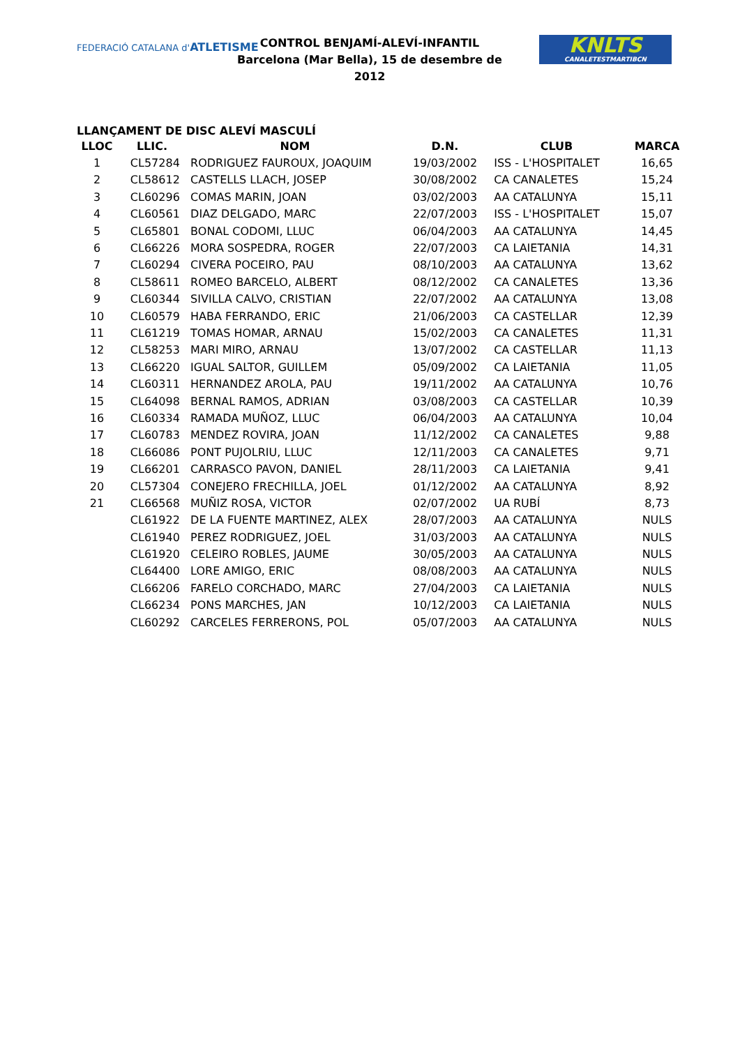FEDERACIÓ CATALANA d'ATLETISME
CONTROL BENJAMÍ-ALEVÍ-INFANTIL
Barcelona (Mar Bella), 15 de desembre de 2012
KNLTS
CANALETESTMARTIBCN
LLANÇAMENT DE DISC ALEVÍ MASCULÍ
| LLOC | LLIC. | NOM | D.N. | CLUB | MARCA |
| --- | --- | --- | --- | --- | --- |
| 1 | CL57284 | RODRIGUEZ FAUROUX, JOAQUIM | 19/03/2002 | ISS - L'HOSPITALET | 16,65 |
| 2 | CL58612 | CASTELLS LLACH, JOSEP | 30/08/2002 | CA CANALETES | 15,24 |
| 3 | CL60296 | COMAS MARIN, JOAN | 03/02/2003 | AA CATALUNYA | 15,11 |
| 4 | CL60561 | DIAZ DELGADO, MARC | 22/07/2003 | ISS - L'HOSPITALET | 15,07 |
| 5 | CL65801 | BONAL CODOMI, LLUC | 06/04/2003 | AA CATALUNYA | 14,45 |
| 6 | CL66226 | MORA SOSPEDRA, ROGER | 22/07/2003 | CA LAIETANIA | 14,31 |
| 7 | CL60294 | CIVERA POCEIRO, PAU | 08/10/2003 | AA CATALUNYA | 13,62 |
| 8 | CL58611 | ROMEO BARCELO, ALBERT | 08/12/2002 | CA CANALETES | 13,36 |
| 9 | CL60344 | SIVILLA CALVO, CRISTIAN | 22/07/2002 | AA CATALUNYA | 13,08 |
| 10 | CL60579 | HABA FERRANDO, ERIC | 21/06/2003 | CA CASTELLAR | 12,39 |
| 11 | CL61219 | TOMAS HOMAR, ARNAU | 15/02/2003 | CA CANALETES | 11,31 |
| 12 | CL58253 | MARI MIRO, ARNAU | 13/07/2002 | CA CASTELLAR | 11,13 |
| 13 | CL66220 | IGUAL SALTOR, GUILLEM | 05/09/2002 | CA LAIETANIA | 11,05 |
| 14 | CL60311 | HERNANDEZ AROLA, PAU | 19/11/2002 | AA CATALUNYA | 10,76 |
| 15 | CL64098 | BERNAL RAMOS, ADRIAN | 03/08/2003 | CA CASTELLAR | 10,39 |
| 16 | CL60334 | RAMADA MUÑOZ, LLUC | 06/04/2003 | AA CATALUNYA | 10,04 |
| 17 | CL60783 | MENDEZ ROVIRA, JOAN | 11/12/2002 | CA CANALETES | 9,88 |
| 18 | CL66086 | PONT PUJOLRIU, LLUC | 12/11/2003 | CA CANALETES | 9,71 |
| 19 | CL66201 | CARRASCO PAVON, DANIEL | 28/11/2003 | CA LAIETANIA | 9,41 |
| 20 | CL57304 | CONEJERO FRECHILLA, JOEL | 01/12/2002 | AA CATALUNYA | 8,92 |
| 21 | CL66568 | MUÑIZ ROSA, VICTOR | 02/07/2002 | UA RUBÍ | 8,73 |
| | CL61922 | DE LA FUENTE MARTINEZ, ALEX | 28/07/2003 | AA CATALUNYA | NULS |
| | CL61940 | PEREZ RODRIGUEZ, JOEL | 31/03/2003 | AA CATALUNYA | NULS |
| | CL61920 | CELEIRO ROBLES, JAUME | 30/05/2003 | AA CATALUNYA | NULS |
| | CL64400 | LORE AMIGO, ERIC | 08/08/2003 | AA CATALUNYA | NULS |
| | CL66206 | FARELO CORCHADO, MARC | 27/04/2003 | CA LAIETANIA | NULS |
| | CL66234 | PONS MARCHES, JAN | 10/12/2003 | CA LAIETANIA | NULS |
| | CL60292 | CARCELES FERRERONS, POL | 05/07/2003 | AA CATALUNYA | NULS |